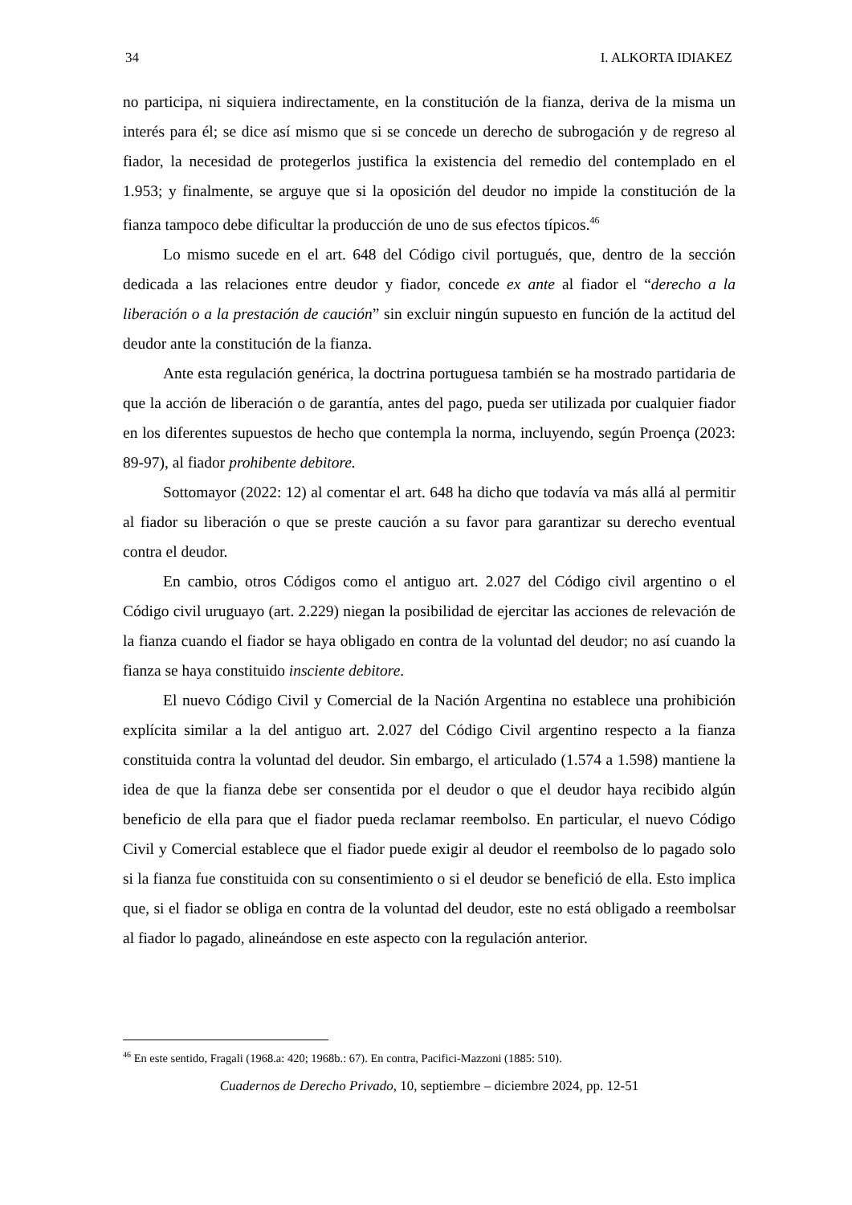34 I. ALKORTA IDIAKEZ
no participa, ni siquiera indirectamente, en la constitución de la fianza, deriva de la misma un interés para él; se dice así mismo que si se concede un derecho de subrogación y de regreso al fiador, la necesidad de protegerlos justifica la existencia del remedio del contemplado en el 1.953; y finalmente, se arguye que si la oposición del deudor no impide la constitución de la fianza tampoco debe dificultar la producción de uno de sus efectos típicos.<sup>46</sup>
Lo mismo sucede en el art. 648 del Código civil portugués, que, dentro de la sección dedicada a las relaciones entre deudor y fiador, concede ex ante al fiador el “derecho a la liberación o a la prestación de caución” sin excluir ningún supuesto en función de la actitud del deudor ante la constitución de la fianza.
Ante esta regulación genérica, la doctrina portuguesa también se ha mostrado partidaria de que la acción de liberación o de garantía, antes del pago, pueda ser utilizada por cualquier fiador en los diferentes supuestos de hecho que contempla la norma, incluyendo, según Proença (2023: 89-97), al fiador prohibente debitore.
Sottomayor (2022: 12) al comentar el art. 648 ha dicho que todavía va más allá al permitir al fiador su liberación o que se preste caución a su favor para garantizar su derecho eventual contra el deudor.
En cambio, otros Códigos como el antiguo art. 2.027 del Código civil argentino o el Código civil uruguayo (art. 2.229) niegan la posibilidad de ejercitar las acciones de relevación de la fianza cuando el fiador se haya obligado en contra de la voluntad del deudor; no así cuando la fianza se haya constituido insciente debitore.
El nuevo Código Civil y Comercial de la Nación Argentina no establece una prohibición explícita similar a la del antiguo art. 2.027 del Código Civil argentino respecto a la fianza constituida contra la voluntad del deudor. Sin embargo, el articulado (1.574 a 1.598) mantiene la idea de que la fianza debe ser consentida por el deudor o que el deudor haya recibido algún beneficio de ella para que el fiador pueda reclamar reembolso. En particular, el nuevo Código Civil y Comercial establece que el fiador puede exigir al deudor el reembolso de lo pagado solo si la fianza fue constituida con su consentimiento o si el deudor se benefició de ella. Esto implica que, si el fiador se obliga en contra de la voluntad del deudor, este no está obligado a reembolsar al fiador lo pagado, alineándose en este aspecto con la regulación anterior.
<sup>46</sup> En este sentido, Fragali (1968.a: 420; 1968b.: 67). En contra, Pacifici-Mazzoni (1885: 510).
Cuadernos de Derecho Privado, 10, septiembre – diciembre 2024, pp. 12-51